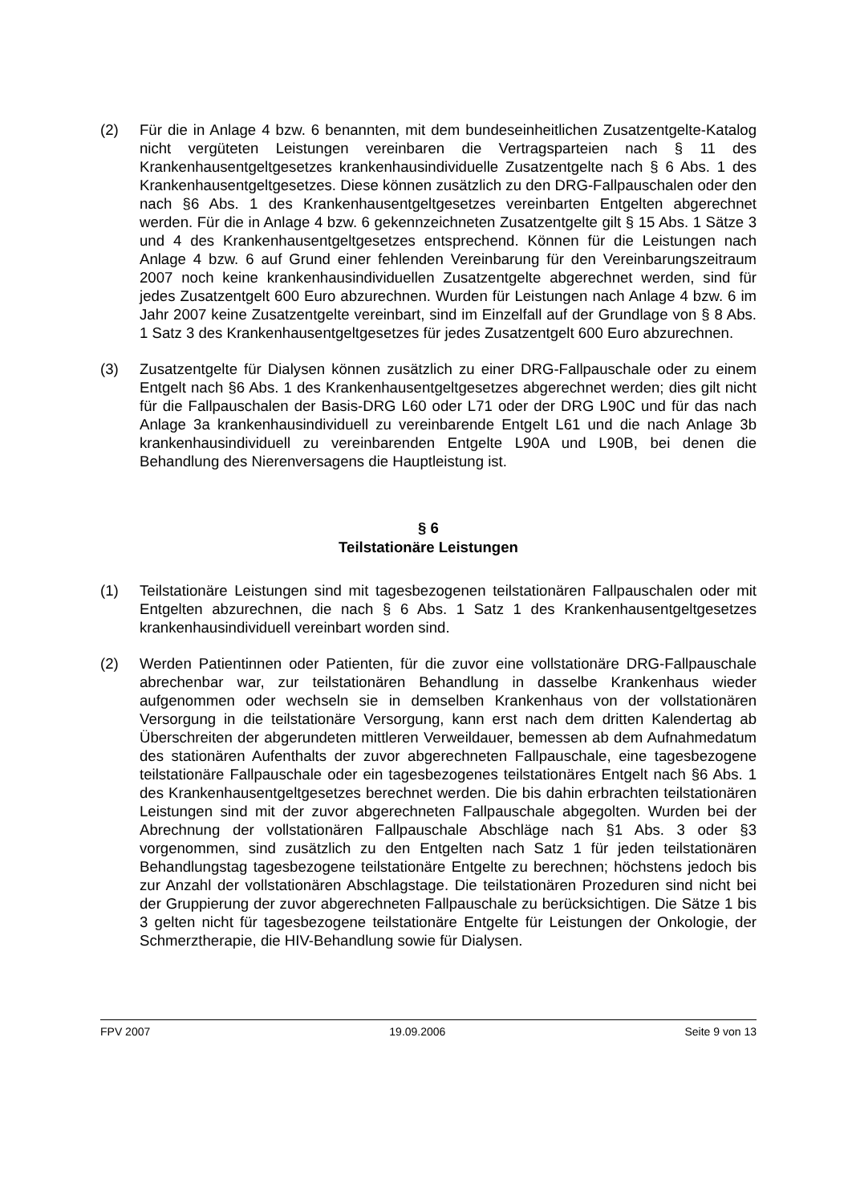(2) Für die in Anlage 4 bzw. 6 benannten, mit dem bundeseinheitlichen Zusatzentgelte-Katalog nicht vergüteten Leistungen vereinbaren die Vertragsparteien nach § 11 des Krankenhausentgeltgesetzes krankenhausindividuelle Zusatzentgelte nach § 6 Abs. 1 des Krankenhausentgeltgesetzes. Diese können zusätzlich zu den DRG-Fallpauschalen oder den nach §6 Abs. 1 des Krankenhausentgeltgesetzes vereinbarten Entgelten abgerechnet werden. Für die in Anlage 4 bzw. 6 gekennzeichneten Zusatzentgelte gilt § 15 Abs. 1 Sätze 3 und 4 des Krankenhausentgeltgesetzes entsprechend. Können für die Leistungen nach Anlage 4 bzw. 6 auf Grund einer fehlenden Vereinbarung für den Vereinbarungszeitraum 2007 noch keine krankenhausindividuellen Zusatzentgelte abgerechnet werden, sind für jedes Zusatzentgelt 600 Euro abzurechnen. Wurden für Leistungen nach Anlage 4 bzw. 6 im Jahr 2007 keine Zusatzentgelte vereinbart, sind im Einzelfall auf der Grundlage von § 8 Abs. 1 Satz 3 des Krankenhausentgeltgesetzes für jedes Zusatzentgelt 600 Euro abzurechnen.
(3) Zusatzentgelte für Dialysen können zusätzlich zu einer DRG-Fallpauschale oder zu einem Entgelt nach §6 Abs. 1 des Krankenhausentgeltgesetzes abgerechnet werden; dies gilt nicht für die Fallpauschalen der Basis-DRG L60 oder L71 oder der DRG L90C und für das nach Anlage 3a krankenhausindividuell zu vereinbarende Entgelt L61 und die nach Anlage 3b krankenhausindividuell zu vereinbarenden Entgelte L90A und L90B, bei denen die Behandlung des Nierenversagens die Hauptleistung ist.
§ 6
Teilstationäre Leistungen
(1) Teilstationäre Leistungen sind mit tagesbezogenen teilstationären Fallpauschalen oder mit Entgelten abzurechnen, die nach § 6 Abs. 1 Satz 1 des Krankenhausentgeltgesetzes krankenhausindividuell vereinbart worden sind.
(2) Werden Patientinnen oder Patienten, für die zuvor eine vollstationäre DRG-Fallpauschale abrechenbar war, zur teilstationären Behandlung in dasselbe Krankenhaus wieder aufgenommen oder wechseln sie in demselben Krankenhaus von der vollstationären Versorgung in die teilstationäre Versorgung, kann erst nach dem dritten Kalendertag ab Überschreiten der abgerundeten mittleren Verweildauer, bemessen ab dem Aufnahmedatum des stationären Aufenthalts der zuvor abgerechneten Fallpauschale, eine tagesbezogene teilstationäre Fallpauschale oder ein tagesbezogenes teilstationäres Entgelt nach §6 Abs. 1 des Krankenhausentgeltgesetzes berechnet werden. Die bis dahin erbrachten teilstationären Leistungen sind mit der zuvor abgerechneten Fallpauschale abgegolten. Wurden bei der Abrechnung der vollstationären Fallpauschale Abschläge nach §1 Abs. 3 oder §3 vorgenommen, sind zusätzlich zu den Entgelten nach Satz 1 für jeden teilstationären Behandlungstag tagesbezogene teilstationäre Entgelte zu berechnen; höchstens jedoch bis zur Anzahl der vollstationären Abschlagstage. Die teilstationären Prozeduren sind nicht bei der Gruppierung der zuvor abgerechneten Fallpauschale zu berücksichtigen. Die Sätze 1 bis 3 gelten nicht für tagesbezogene teilstationäre Entgelte für Leistungen der Onkologie, der Schmerztherapie, die HIV-Behandlung sowie für Dialysen.
FPV 2007 19.09.2006 Seite 9 von 13